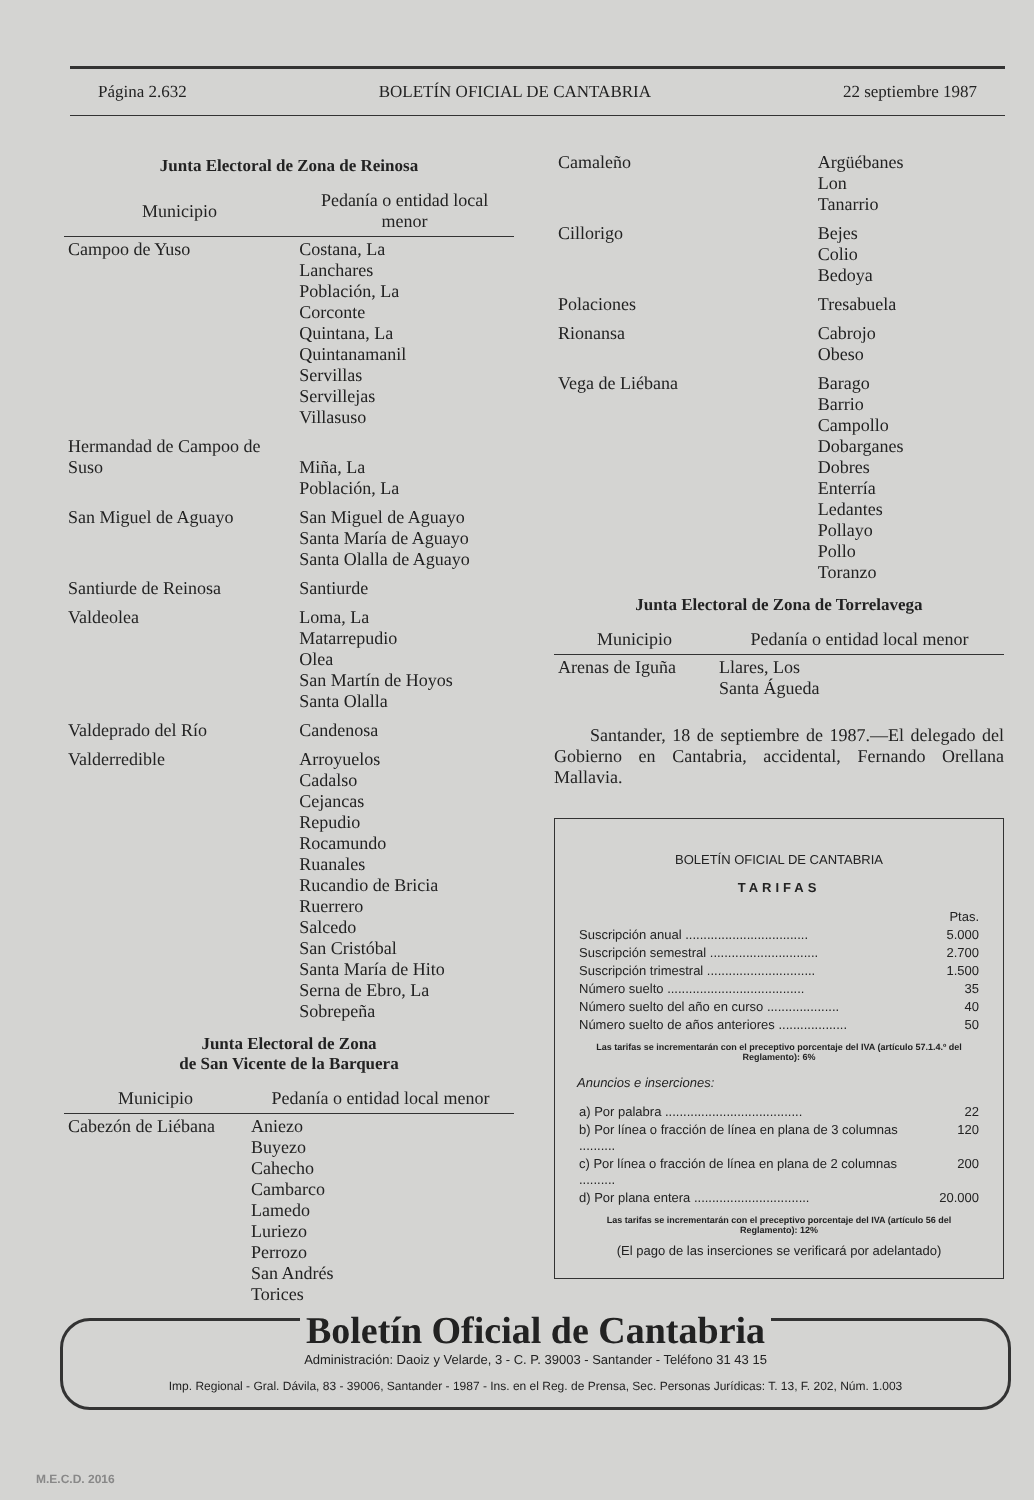Página 2.632 BOLETÍN OFICIAL DE CANTABRIA 22 septiembre 1987
Junta Electoral de Zona de Reinosa
| Municipio | Pedanía o entidad local menor |
| --- | --- |
| Campoo de Yuso | Costana, La Lanchares Población, La Corconte Quintana, La Quintanamanil Servillas Servillejas Villasuso |
| Hermandad de Campoo de Suso | Miña, La Población, La |
| San Miguel de Aguayo | San Miguel de Aguayo Santa María de Aguayo Santa Olalla de Aguayo |
| Santiurde de Reinosa | Santiurde |
| Valdeolea | Loma, La Matarrepudio Olea San Martín de Hoyos Santa Olalla |
| Valdeprado del Río | Candenosa |
| Valderredible | Arroyuelos Cadalso Cejancas Repudio Rocamundo Ruanales Rucandio de Bricia Ruerrero Salcedo San Cristóbal Santa María de Hito Serna de Ebro, La Sobrepeña |
Junta Electoral de Zona
de San Vicente de la Barquera
| Municipio | Pedanía o entidad local menor |
| --- | --- |
| Cabezón de Liébana | Aniezo Buyezo Cahecho Cambarco Lamedo Luriezo Perrozo San Andrés Torices |
| Camaleño | Argüébanes Lon Tanarrio |
| Cillorigo | Bejes Colio Bedoya |
| Polaciones | Tresabuela |
| Rionansa | Cabrojo Obeso |
| Vega de Liébana | Barago Barrio Campollo Dobarganes Dobres Enterría Ledantes Pollayo Pollo Toranzo |
Junta Electoral de Zona de Torrelavega
| Municipio | Pedanía o entidad local menor |
| --- | --- |
| Arenas de Iguña | Llares, Los Santa Águeda |
Santander, 18 de septiembre de 1987.—El delegado del Gobierno en Cantabria, accidental, Fernando Orellana Mallavia.
BOLETÍN OFICIAL DE CANTABRIA
TARIFAS
| | Ptas. |
| Suscripción anual .................................. | 5.000 |
| Suscripción semestral .............................. | 2.700 |
| Suscripción trimestral .............................. | 1.500 |
| Número suelto ...................................... | 35 |
| Número suelto del año en curso .................... | 40 |
| Número suelto de años anteriores ................... | 50 |
Las tarifas se incrementarán con el preceptivo porcentaje del IVA (artículo 57.1.4.º del Reglamento): 6%
Anuncios e inserciones:
| a) Por palabra ...................................... | 22 |
| b) Por línea o fracción de línea en plana de 3 columnas .......... | 120 |
| c) Por línea o fracción de línea en plana de 2 columnas .......... | 200 |
| d) Por plana entera ................................ | 20.000 |
Las tarifas se incrementarán con el preceptivo porcentaje del IVA (artículo 56 del Reglamento): 12%
(El pago de las inserciones se verificará por adelantado)
Boletín Oficial de Cantabria
Administración: Daoiz y Velarde, 3 - C. P. 39003 - Santander - Teléfono 31 43 15
Imp. Regional - Gral. Dávila, 83 - 39006, Santander - 1987 - Ins. en el Reg. de Prensa, Sec. Personas Jurídicas: T. 13, F. 202, Núm. 1.003
M.E.C.D. 2016